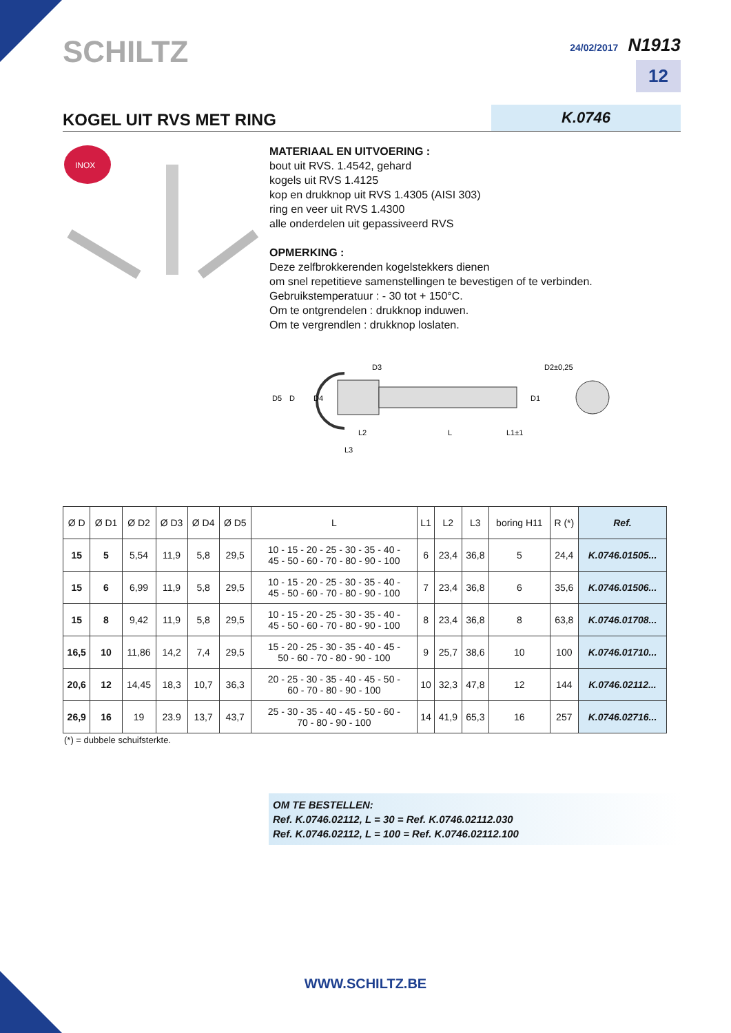SCHILTZ
24/02/2017 N1913
12
KOGEL UIT RVS MET RING K.0746
INOX
MATERIAAL EN UITVOERING :
bout uit RVS. 1.4542, gehard
kogels uit RVS 1.4125
kop en drukknop uit RVS 1.4305 (AISI 303)
ring en veer uit RVS 1.4300
alle onderdelen uit gepassiveerd RVS
OPMERKING :
Deze zelfbrokkerenden kogelstekkers dienen
om snel repetitieve samenstellingen te bevestigen of te verbinden.
Gebruikstemperatuur : - 30 tot + 150°C.
Om te ontgrendelen : drukknop induwen.
Om te vergrendlen : drukknop loslaten.
D5
D
D4
D3
D2±0,25
D1
L2
L
L1±1
L3
| Ø D | Ø D1 | Ø D2 | Ø D3 | Ø D4 | Ø D5 | L | L1 | L2 | L3 | boring H11 | R (*) | Ref. |
| --- | --- | --- | --- | --- | --- | --- | --- | --- | --- | --- | --- | --- |
| 15 | 5 | 5,54 | 11,9 | 5,8 | 29,5 | 10 - 15 - 20 - 25 - 30 - 35 - 40 - 45 - 50 - 60 - 70 - 80 - 90 - 100 | 6 | 23,4 | 36,8 | 5 | 24,4 | K.0746.01505... |
| 15 | 6 | 6,99 | 11,9 | 5,8 | 29,5 | 10 - 15 - 20 - 25 - 30 - 35 - 40 - 45 - 50 - 60 - 70 - 80 - 90 - 100 | 7 | 23,4 | 36,8 | 6 | 35,6 | K.0746.01506... |
| 15 | 8 | 9,42 | 11,9 | 5,8 | 29,5 | 10 - 15 - 20 - 25 - 30 - 35 - 40 - 45 - 50 - 60 - 70 - 80 - 90 - 100 | 8 | 23,4 | 36,8 | 8 | 63,8 | K.0746.01708... |
| 16,5 | 10 | 11,86 | 14,2 | 7,4 | 29,5 | 15 - 20 - 25 - 30 - 35 - 40 - 45 - 50 - 60 - 70 - 80 - 90 - 100 | 9 | 25,7 | 38,6 | 10 | 100 | K.0746.01710... |
| 20,6 | 12 | 14,45 | 18,3 | 10,7 | 36,3 | 20 - 25 - 30 - 35 - 40 - 45 - 50 - 60 - 70 - 80 - 90 - 100 | 10 | 32,3 | 47,8 | 12 | 144 | K.0746.02112... |
| 26,9 | 16 | 19 | 23.9 | 13,7 | 43,7 | 25 - 30 - 35 - 40 - 45 - 50 - 60 - 70 - 80 - 90 - 100 | 14 | 41,9 | 65,3 | 16 | 257 | K.0746.02716... |
(*) = dubbele schuifsterkte.
OM TE BESTELLEN:
Ref. K.0746.02112, L = 30 = Ref. K.0746.02112.030
Ref. K.0746.02112, L = 100 = Ref. K.0746.02112.100
WWW.SCHILTZ.BE